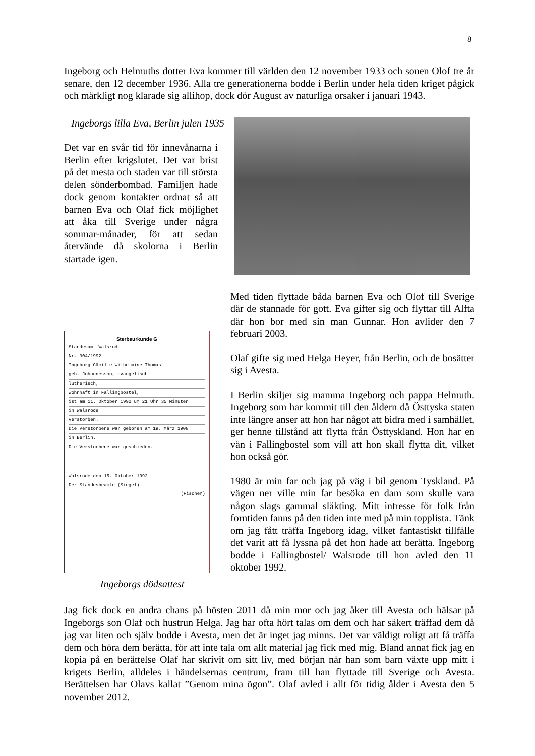8
Ingeborg och Helmuths dotter Eva kommer till världen den 12 november 1933 och sonen Olof tre år senare, den 12 december 1936. Alla tre generationerna bodde i Berlin under hela tiden kriget pågick och märkligt nog klarade sig allihop, dock dör August av naturliga orsaker i januari 1943.
Ingeborgs lilla Eva, Berlin julen 1935
Det var en svår tid för innevånarna i Berlin efter krigslutet. Det var brist på det mesta och staden var till största delen sönderbombad. Familjen hade dock genom kontakter ordnat så att barnen Eva och Olaf fick möjlighet att åka till Sverige under några sommar-månader, för att sedan återvände då skolorna i Berlin startade igen.
Sterbeurkunde G
Standesamt Walsrode
Nr. 304/1992
Ingeborg Cäcilie Wilhelmine Thomas
geb. Johannesson, evangelisch-
lutherisch,
wohnhaft in Fallingbostel,
ist am 11. Oktober 1992 um 21 Uhr 35 Minuten
in Walsrode
verstorben.
Die Verstorbene war geboren am 19. März 1908
in Berlin.
Die Verstorbene war geschieden.
Walsrode den 15. Oktober 1992
Der Standesbeamte (Siegel)
(Fischer)
Ingeborgs dödsattest
Med tiden flyttade båda barnen Eva och Olof till Sverige där de stannade för gott. Eva gifter sig och flyttar till Alfta där hon bor med sin man Gunnar. Hon avlider den 7 februari 2003.
Olaf gifte sig med Helga Heyer, från Berlin, och de bosätter sig i Avesta.
I Berlin skiljer sig mamma Ingeborg och pappa Helmuth. Ingeborg som har kommit till den åldern då Östtyska staten inte längre anser att hon har något att bidra med i samhället, ger henne tillstånd att flytta från Östtyskland. Hon har en vän i Fallingbostel som vill att hon skall flytta dit, vilket hon också gör.
1980 är min far och jag på väg i bil genom Tyskland. På vägen ner ville min far besöka en dam som skulle vara någon slags gammal släkting. Mitt intresse för folk från forntiden fanns på den tiden inte med på min topplista. Tänk om jag fått träffa Ingeborg idag, vilket fantastiskt tillfälle det varit att få lyssna på det hon hade att berätta. Ingeborg bodde i Fallingbostel/ Walsrode till hon avled den 11 oktober 1992.
Jag fick dock en andra chans på hösten 2011 då min mor och jag åker till Avesta och hälsar på Ingeborgs son Olaf och hustrun Helga. Jag har ofta hört talas om dem och har säkert träffad dem då jag var liten och själv bodde i Avesta, men det är inget jag minns. Det var väldigt roligt att få träffa dem och höra dem berätta, för att inte tala om allt material jag fick med mig. Bland annat fick jag en kopia på en berättelse Olaf har skrivit om sitt liv, med början när han som barn växte upp mitt i krigets Berlin, alldeles i händelsernas centrum, fram till han flyttade till Sverige och Avesta. Berättelsen har Olavs kallat ”Genom mina ögon”. Olaf avled i allt för tidig ålder i Avesta den 5 november 2012.